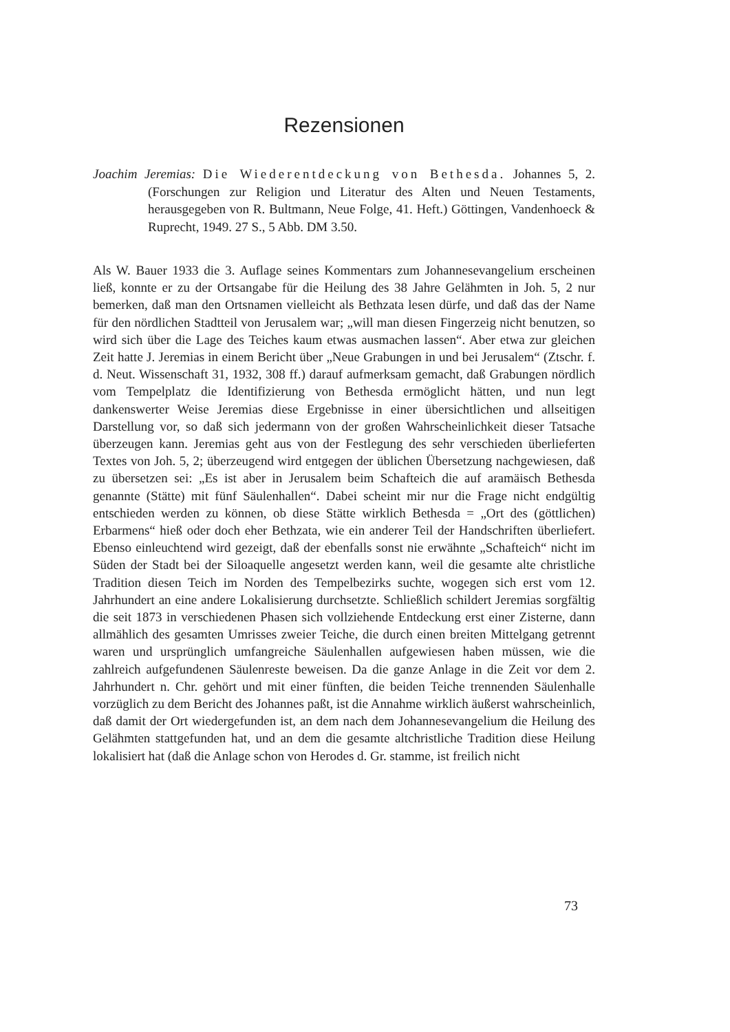Rezensionen
Joachim Jeremias: Die Wiederentdeckung von Bethesda. Johannes 5, 2. (Forschungen zur Religion und Literatur des Alten und Neuen Testaments, herausgegeben von R. Bultmann, Neue Folge, 41. Heft.) Göttingen, Vandenhoeck & Ruprecht, 1949. 27 S., 5 Abb. DM 3.50.
Als W. Bauer 1933 die 3. Auflage seines Kommentars zum Johannesevangelium erscheinen ließ, konnte er zu der Ortsangabe für die Heilung des 38 Jahre Gelähmten in Joh. 5, 2 nur bemerken, daß man den Ortsnamen vielleicht als Bethzata lesen dürfe, und daß das der Name für den nördlichen Stadtteil von Jerusalem war; „will man diesen Fingerzeig nicht benutzen, so wird sich über die Lage des Teiches kaum etwas ausmachen lassen“. Aber etwa zur gleichen Zeit hatte J. Jeremias in einem Bericht über „Neue Grabungen in und bei Jerusalem“ (Ztschr. f. d. Neut. Wissenschaft 31, 1932, 308 ff.) darauf aufmerksam gemacht, daß Grabungen nördlich vom Tempelplatz die Identifizierung von Bethesda ermöglicht hätten, und nun legt dankenswerter Weise Jeremias diese Ergebnisse in einer übersichtlichen und allseitigen Darstellung vor, so daß sich jedermann von der großen Wahrscheinlichkeit dieser Tatsache überzeugen kann. Jeremias geht aus von der Festlegung des sehr verschieden überlieferten Textes von Joh. 5, 2; überzeugend wird entgegen der üblichen Übersetzung nachgewiesen, daß zu übersetzen sei: „Es ist aber in Jerusalem beim Schafteich die auf aramäisch Bethesda genannte (Stätte) mit fünf Säulenhallen“. Dabei scheint mir nur die Frage nicht endgültig entschieden werden zu können, ob diese Stätte wirklich Bethesda = „Ort des (göttlichen) Erbarmens“ hieß oder doch eher Bethzata, wie ein anderer Teil der Handschriften überliefert. Ebenso einleuchtend wird gezeigt, daß der ebenfalls sonst nie erwähnte „Schafteich“ nicht im Süden der Stadt bei der Siloaquelle angesetzt werden kann, weil die gesamte alte christliche Tradition diesen Teich im Norden des Tempelbezirks suchte, wogegen sich erst vom 12. Jahrhundert an eine andere Lokalisierung durchsetzte. Schließlich schildert Jeremias sorgfältig die seit 1873 in verschiedenen Phasen sich vollziehende Entdeckung erst einer Zisterne, dann allmählich des gesamten Umrisses zweier Teiche, die durch einen breiten Mittelgang getrennt waren und ursprünglich umfangreiche Säulenhallen aufgewiesen haben müssen, wie die zahlreich aufgefundenen Säulenreste beweisen. Da die ganze Anlage in die Zeit vor dem 2. Jahrhundert n. Chr. gehört und mit einer fünften, die beiden Teiche trennenden Säulenhalle vorzüglich zu dem Bericht des Johannes paßt, ist die Annahme wirklich äußerst wahrscheinlich, daß damit der Ort wiedergefunden ist, an dem nach dem Johannesevangelium die Heilung des Gelähmten stattgefunden hat, und an dem die gesamte altchristliche Tradition diese Heilung lokalisiert hat (daß die Anlage schon von Herodes d. Gr. stamme, ist freilich nicht
73